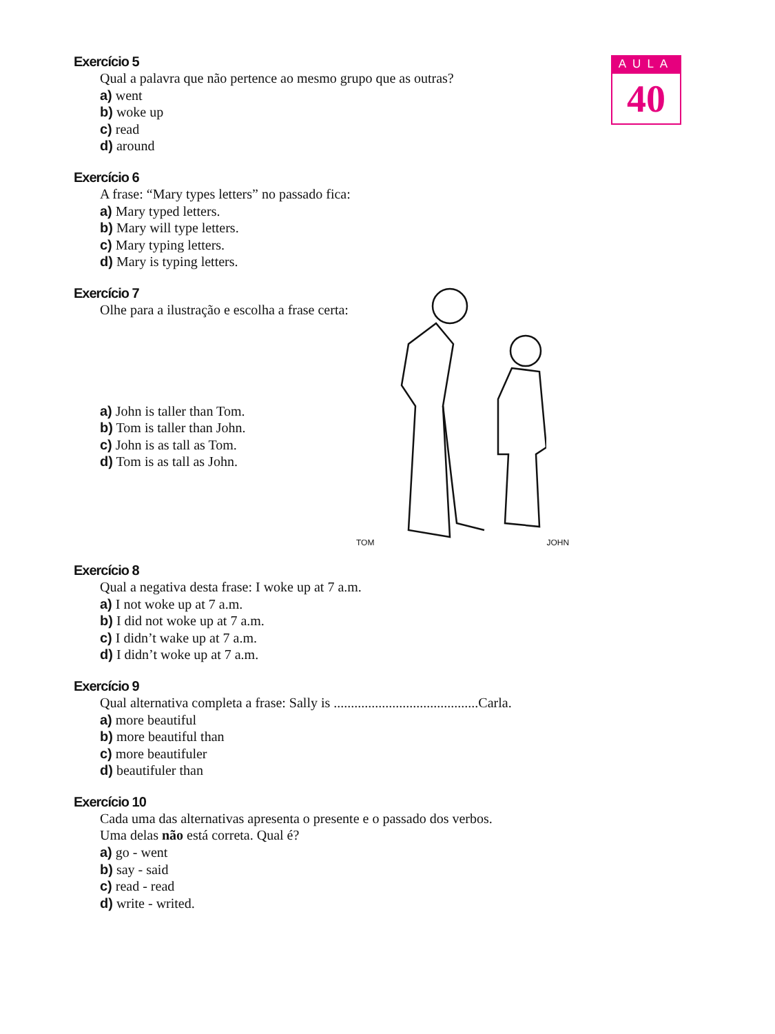AULA
40
Exercício 5
Qual a palavra que não pertence ao mesmo grupo que as outras?
a) went
b) woke up
c) read
d) around
Exercício 6
A frase: “Mary types letters” no passado fica:
a) Mary typed letters.
b) Mary will type letters.
c) Mary typing letters.
d) Mary is typing letters.
Exercício 7
Olhe para a ilustração e escolha a frase certa:
a) John is taller than Tom.
b) Tom is taller than John.
c) John is as tall as Tom.
d) Tom is as tall as John.
TOM JOHN
Exercício 8
Qual a negativa desta frase: I woke up at 7 a.m.
a) I not woke up at 7 a.m.
b) I did not woke up at 7 a.m.
c) I didn’t wake up at 7 a.m.
d) I didn’t woke up at 7 a.m.
Exercício 9
Qual alternativa completa a frase: Sally is ..........................................Carla.
a) more beautiful
b) more beautiful than
c) more beautifuler
d) beautifuler than
Exercício 10
Cada uma das alternativas apresenta o presente e o passado dos verbos.
Uma delas não está correta. Qual é?
a) go - went
b) say - said
c) read - read
d) write - writed.